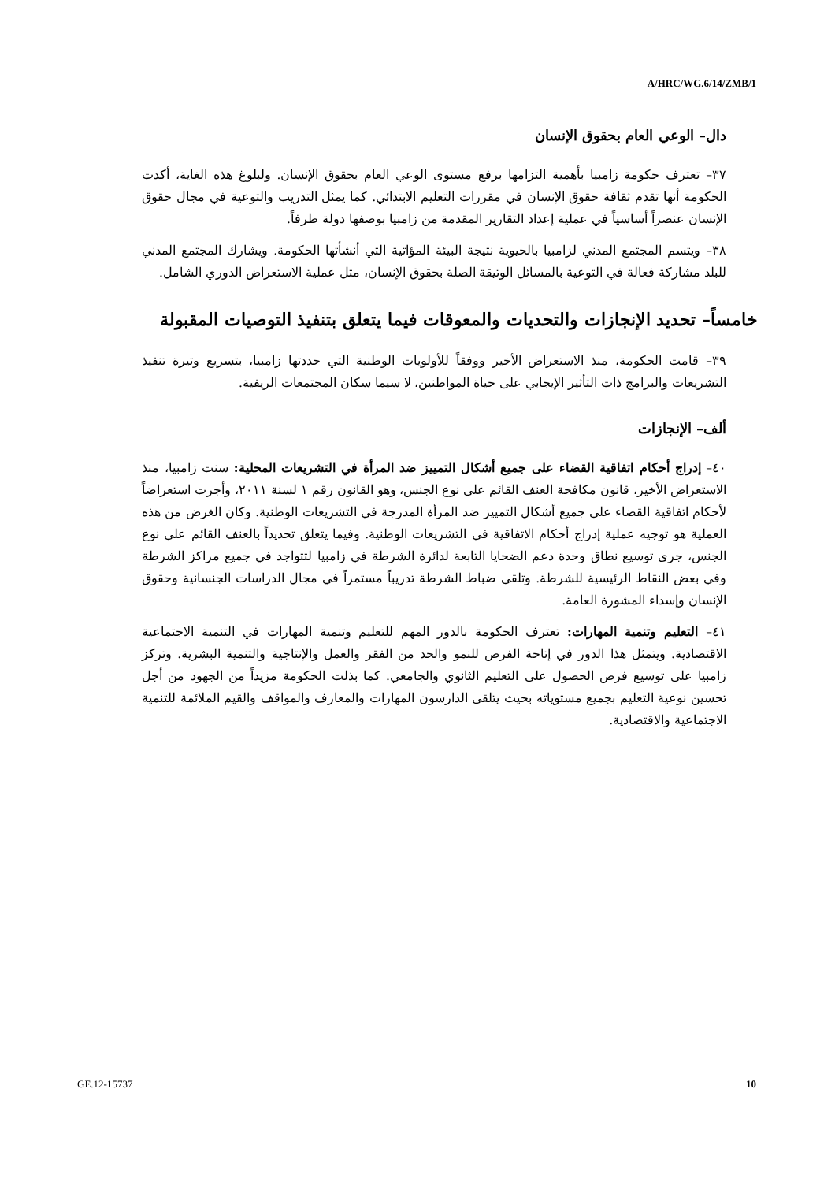A/HRC/WG.6/14/ZMB/1
دال– الوعي العام بحقوق الإنسان
٣٧– تعترف حكومة زامبيا بأهمية التزامها برفع مستوى الوعي العام بحقوق الإنسان. ولبلوغ هذه الغاية، أكدت الحكومة أنها تقدم ثقافة حقوق الإنسان في مقررات التعليم الابتدائي. كما يمثل التدريب والتوعية في مجال حقوق الإنسان عنصراً أساسياً في عملية إعداد التقارير المقدمة من زامبيا بوصفها دولة طرفاً.
٣٨– ويتسم المجتمع المدني لزامبيا بالحيوية نتيجة البيئة المؤاتية التي أنشأتها الحكومة. ويشارك المجتمع المدني للبلد مشاركة فعالة في التوعية بالمسائل الوثيقة الصلة بحقوق الإنسان، مثل عملية الاستعراض الدوري الشامل.
خامساً– تحديد الإنجازات والتحديات والمعوقات فيما يتعلق بتنفيذ التوصيات المقبولة
٣٩– قامت الحكومة، منذ الاستعراض الأخير ووفقاً للأولويات الوطنية التي حددتها زامبيا، بتسريع وتيرة تنفيذ التشريعات والبرامج ذات التأثير الإيجابي على حياة المواطنين، لا سيما سكان المجتمعات الريفية.
ألف– الإنجازات
٤٠– إدراج أحكام اتفاقية القضاء على جميع أشكال التمييز ضد المرأة في التشريعات المحلية: سنت زامبيا، منذ الاستعراض الأخير، قانون مكافحة العنف القائم على نوع الجنس، وهو القانون رقم ١ لسنة ٢٠١١، وأجرت استعراضاً لأحكام اتفاقية القضاء على جميع أشكال التمييز ضد المرأة المدرجة في التشريعات الوطنية. وكان الغرض من هذه العملية هو توجيه عملية إدراج أحكام الاتفاقية في التشريعات الوطنية. وفيما يتعلق تحديداً بالعنف القائم على نوع الجنس، جرى توسيع نطاق وحدة دعم الضحايا التابعة لدائرة الشرطة في زامبيا لتتواجد في جميع مراكز الشرطة وفي بعض النقاط الرئيسية للشرطة. وتلقى ضباط الشرطة تدريباً مستمراً في مجال الدراسات الجنسانية وحقوق الإنسان وإسداء المشورة العامة.
٤١– التعليم وتنمية المهارات: تعترف الحكومة بالدور المهم للتعليم وتنمية المهارات في التنمية الاجتماعية الاقتصادية. ويتمثل هذا الدور في إتاحة الفرص للنمو والحد من الفقر والعمل والإنتاجية والتنمية البشرية. وتركز زامبيا على توسيع فرص الحصول على التعليم الثانوي والجامعي. كما بذلت الحكومة مزيداً من الجهود من أجل تحسين نوعية التعليم بجميع مستوياته بحيث يتلقى الدارسون المهارات والمعارف والمواقف والقيم الملائمة للتنمية الاجتماعية والاقتصادية.
GE.12-15737 10